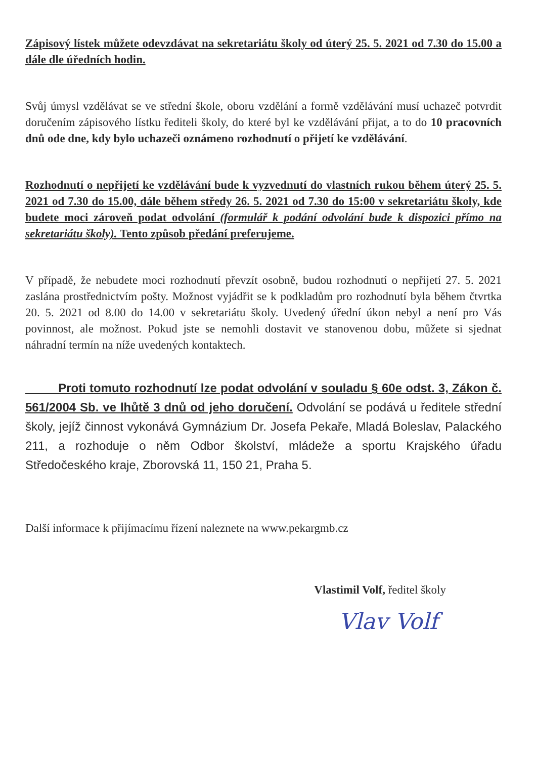Zápisový lístek můžete odevzdávat na sekretariátu školy od úterý 25. 5. 2021 od 7.30 do 15.00 a dále dle úředních hodin.
Svůj úmysl vzdělávat se ve střední škole, oboru vzdělání a formě vzdělávání musí uchazeč potvrdit doručením zápisového lístku řediteli školy, do které byl ke vzdělávání přijat, a to do 10 pracovních dnů ode dne, kdy bylo uchazeči oznámeno rozhodnutí o přijetí ke vzdělávání.
Rozhodnutí o nepřijetí ke vzdělávání bude k vyzvednutí do vlastních rukou během úterý 25. 5. 2021 od 7.30 do 15.00, dále během středy 26. 5. 2021 od 7.30 do 15:00 v sekretariátu školy, kde budete moci zároveň podat odvolání (formulář k podání odvolání bude k dispozici přímo na sekretariátu školy). Tento způsob předání preferujeme.
V případě, že nebudete moci rozhodnutí převzít osobně, budou rozhodnutí o nepřijetí 27. 5. 2021 zaslána prostřednictvím pošty. Možnost vyjádřit se k podkladům pro rozhodnutí byla během čtvrtka 20. 5. 2021 od 8.00 do 14.00 v sekretariátu školy. Uvedený úřední úkon nebyl a není pro Vás povinnost, ale možnost. Pokud jste se nemohli dostavit ve stanovenou dobu, můžete si sjednat náhradní termín na níže uvedených kontaktech.
Proti tomuto rozhodnutí lze podat odvolání v souladu § 60e odst. 3, Zákon č. 561/2004 Sb. ve lhůtě 3 dnů od jeho doručení. Odvolání se podává u ředitele střední školy, jejíž činnost vykonává Gymnázium Dr. Josefa Pekaře, Mladá Boleslav, Palackého 211, a rozhoduje o něm Odbor školství, mládeže a sportu Krajského úřadu Středočeského kraje, Zborovská 11, 150 21, Praha 5.
Další informace k přijímacímu řízení naleznete na www.pekargmb.cz
Vlastimil Volf, ředitel školy
Vlav Volf